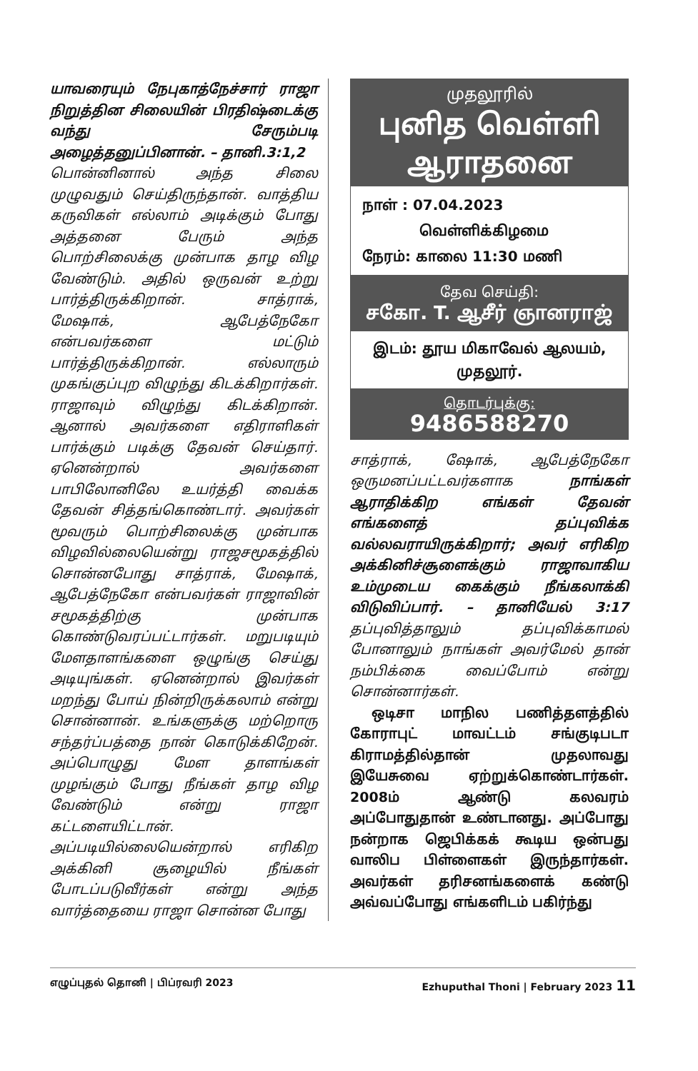யாவரையும் நேபுகாத்நேச்சார் ராஜா நிறுத்தின சிலையின் பிரதிஷ்டைக்கு வந்து சேரும்படி அழைத்தனுப்பினான். – தானி.3:1,2
பொன்னினால் அந்த சிலை முழுவதும் செய்திருந்தான். வாத்திய கருவிகள் எல்லாம் அடிக்கும் போது அத்தனை பேரும் அந்த பொற்சிலைக்கு முன்பாக தாழ விழ வேண்டும். அதில் ஒருவன் உற்று பார்த்திருக்கிறான். சாத்ராக், மேஷாக், ஆபேத்நேகோ என்பவர்களை மட்டும் பார்த்திருக்கிறான். எல்லாரும் முகங்குப்புற விழுந்து கிடக்கிறார்கள். ராஜாவும் விழுந்து கிடக்கிறான். ஆனால் அவர்களை எதிராளிகள் பார்க்கும் படிக்கு தேவன் செய்தார். ஏனென்றால் அவர்களை பாபிலோனிலே உயர்த்தி வைக்க தேவன் சித்தங்கொண்டார். அவர்கள் மூவரும் பொற்சிலைக்கு முன்பாக விழவில்லையென்று ராஜசமூகத்தில் சொன்னபோது சாத்ராக், மேஷாக், ஆபேத்நேகோ என்பவர்கள் ராஜாவின் சமூகத்திற்கு முன்பாக கொண்டுவரப்பட்டார்கள். மறுபடியும் மேளதாளங்களை ஒழுங்கு செய்து அடியுங்கள். ஏனென்றால் இவர்கள் மறந்து போய் நின்றிருக்கலாம் என்று சொன்னான். உங்களுக்கு மற்றொரு சந்தர்ப்பத்தை நான் கொடுக்கிறேன். அப்பொழுது மேள தாளங்கள் முழங்கும் போது நீங்கள் தாழ விழ வேண்டும் என்று ராஜா கட்டளையிட்டான். அப்படியில்லையென்றால் எரிகிற அக்கினி சூழையில் நீங்கள் போடப்படுவீர்கள் என்று அந்த வார்த்தையை ராஜா சொன்ன போது
முதலூரில்
புனித வெள்ளி
ஆராதனை
நாள் : 07.04.2023
வெள்ளிக்கிழமை
நேரம்: காலை 11:30 மணி
தேவ செய்தி:
சகோ. T. ஆசீர் ஞானராஜ்
இடம்: தூய மிகாவேல் ஆலயம்,
முதலூர்.
தொடர்புக்கு:
9486588270
சாத்ராக், ஷோக், ஆபேத்நேகோ ஒருமனப்பட்டவர்களாக நாங்கள் ஆராதிக்கிற எங்கள் தேவன் எங்களைத் தப்புவிக்க வல்லவராயிருக்கிறார்; அவர் எரிகிற அக்கினிச்சூளைக்கும் ராஜாவாகிய உம்முடைய கைக்கும் நீங்கலாக்கி விடுவிப்பார். – தானியேல் 3:17 தப்புவித்தாலும் தப்புவிக்காமல் போனாலும் நாங்கள் அவர்மேல் தான் நம்பிக்கை வைப்போம் என்று சொன்னார்கள்.
ஒடிசா மாநில பணித்தளத்தில் கோராபுட் மாவட்டம் சங்குடிபடா கிராமத்தில்தான் முதலாவது இயேசுவை ஏற்றுக்கொண்டார்கள். 2008ம் ஆண்டு கலவரம் அப்போதுதான் உண்டானது. அப்போது நன்றாக ஜெபிக்கக் கூடிய ஒன்பது வாலிப பிள்ளைகள் இருந்தார்கள். அவர்கள் தரிசனங்களைக் கண்டு அவ்வப்போது எங்களிடம் பகிர்ந்து
எழுப்புதல் தொனி | பிப்ரவரி 2023 Ezhuputhal Thoni | February 2023 11